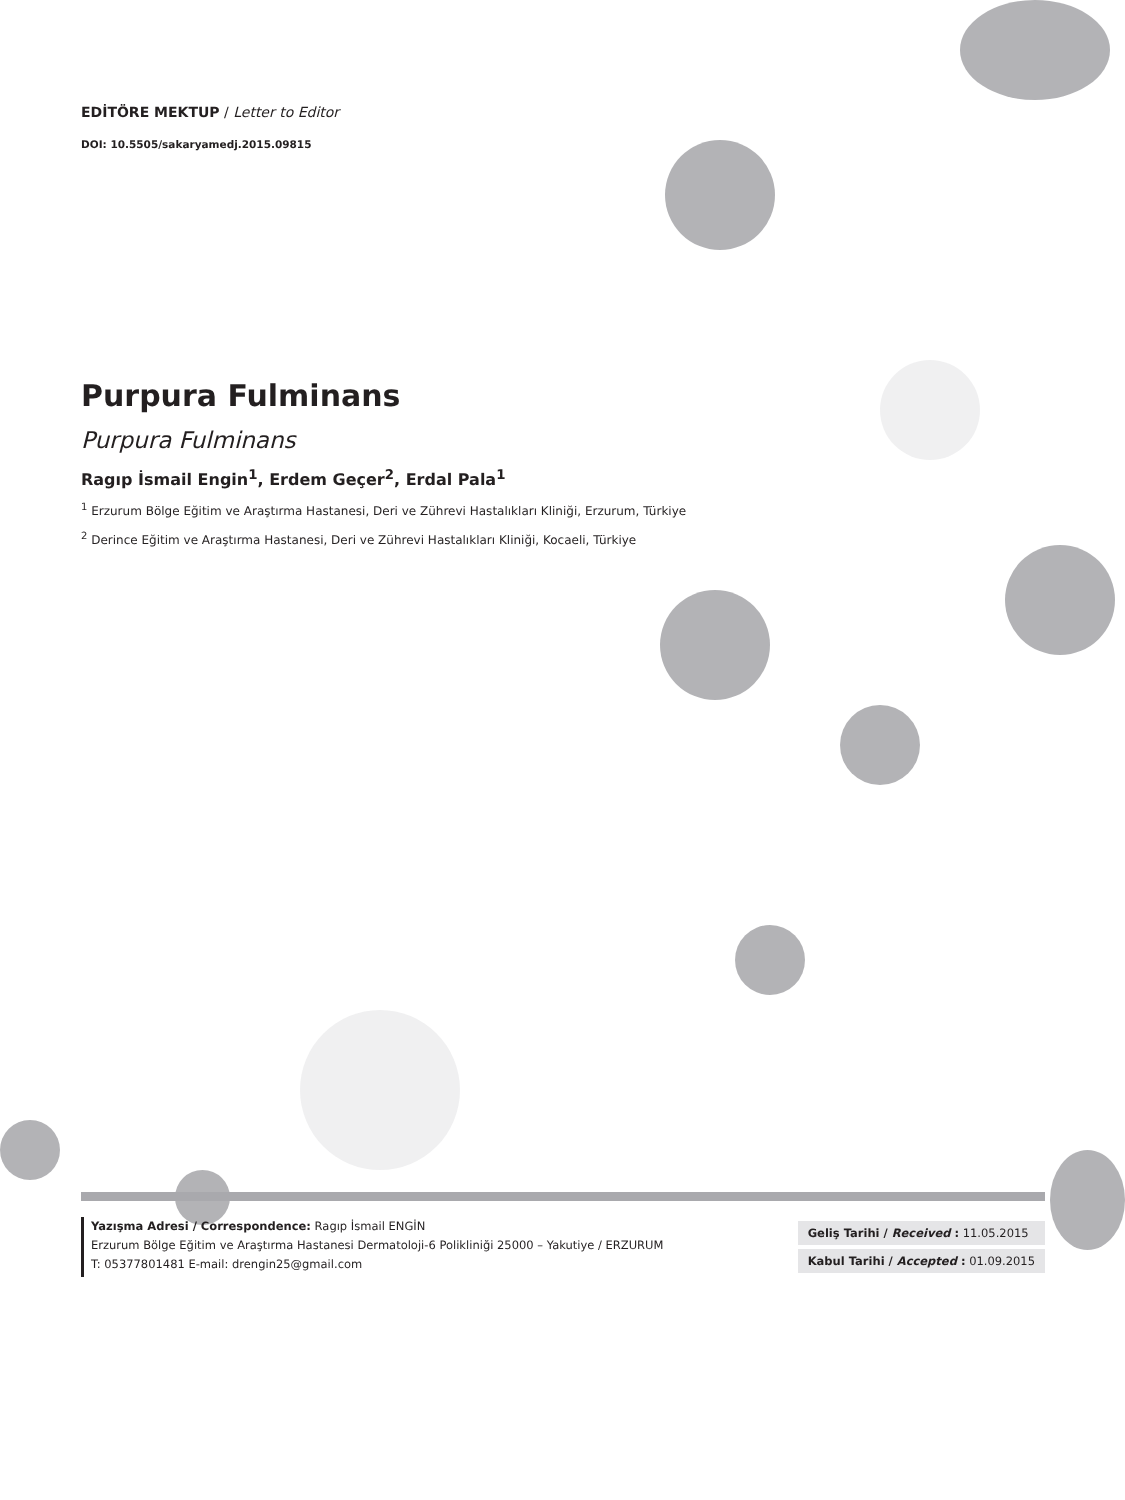EDİTÖRE MEKTUP / Letter to Editor
DOI: 10.5505/sakaryamedj.2015.09815
Purpura Fulminans
Purpura Fulminans
Ragıp İsmail Engin<sup>1</sup>, Erdem Geçer<sup>2</sup>, Erdal Pala<sup>1</sup>
<sup>1</sup> Erzurum Bölge Eğitim ve Araştırma Hastanesi, Deri ve Zührevi Hastalıkları Kliniği, Erzurum, Türkiye
<sup>2</sup> Derince Eğitim ve Araştırma Hastanesi, Deri ve Zührevi Hastalıkları Kliniği, Kocaeli, Türkiye
Yazışma Adresi / Correspondence: Ragıp İsmail ENGİN
Erzurum Bölge Eğitim ve Araştırma Hastanesi Dermatoloji-6 Polikliniği 25000 – Yakutiye / ERZURUM
T: 05377801481 E-mail: drengin25@gmail.com
| Geliş Tarihi / Received : 11.05.2015 |
| Kabul Tarihi / Accepted : 01.09.2015 |